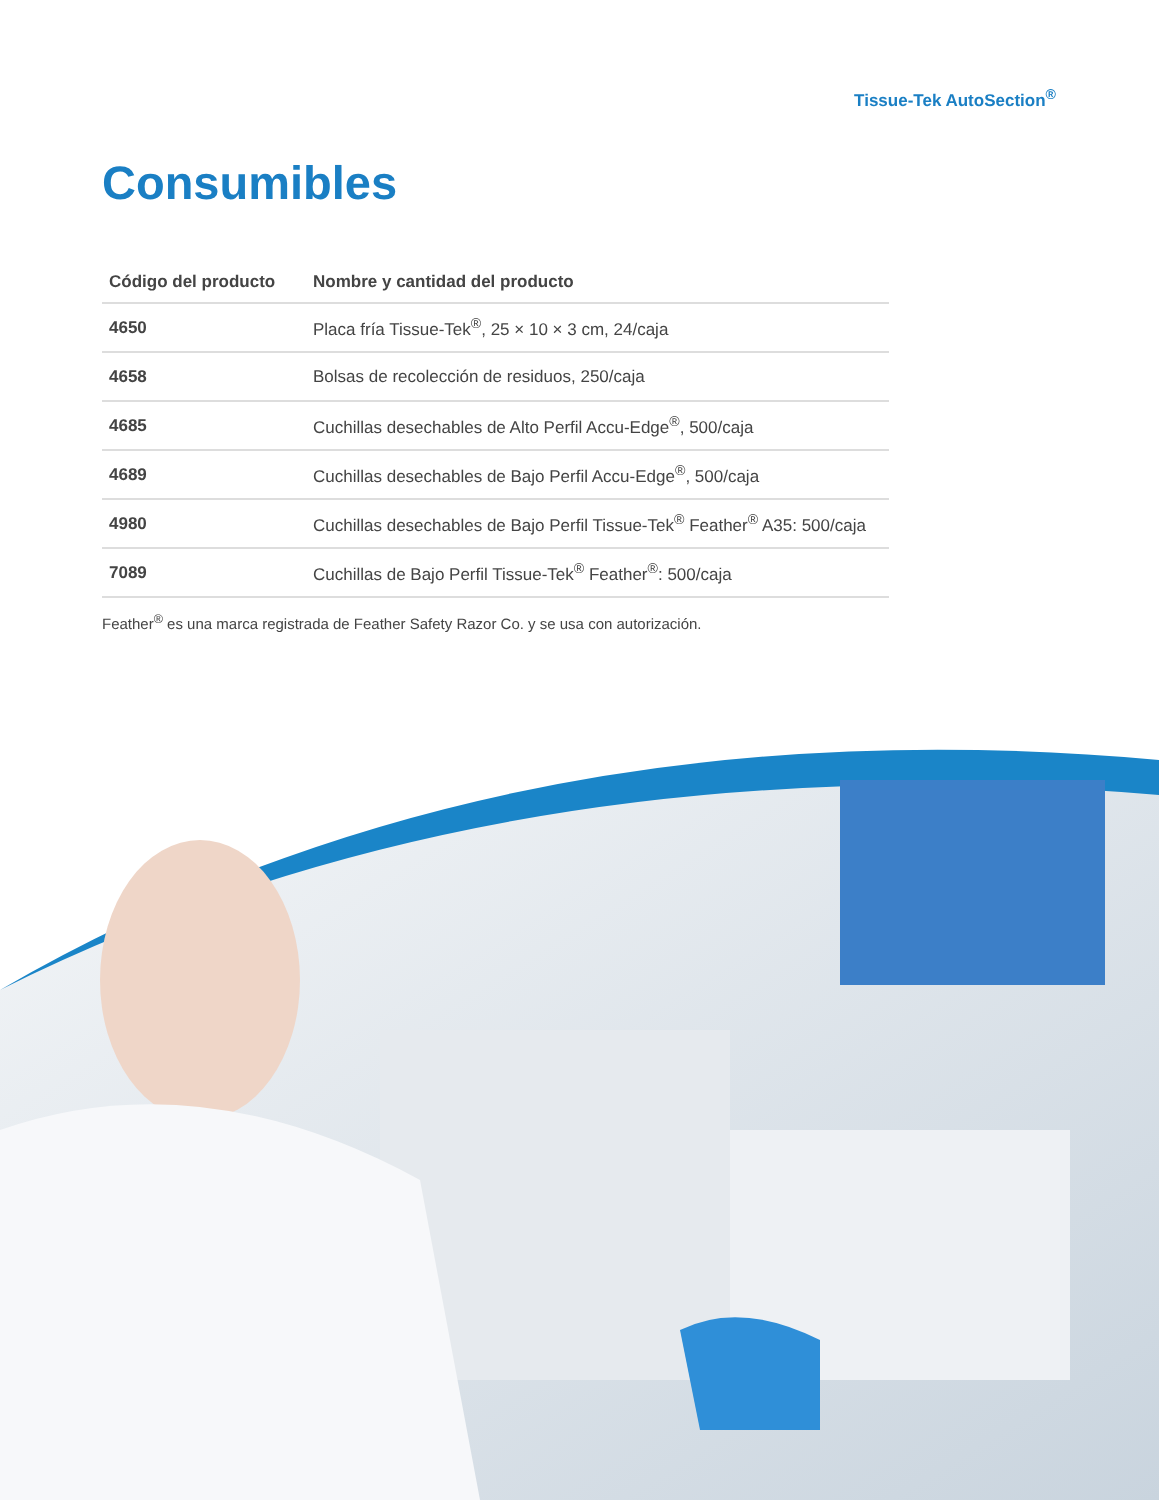Tissue-Tek AutoSection<sup>®</sup>
Consumibles
| Código del producto | Nombre y cantidad del producto |
| --- | --- |
| 4650 | Placa fría Tissue-Tek<sup>®</sup>, 25 × 10 × 3 cm, 24/caja |
| 4658 | Bolsas de recolección de residuos, 250/caja |
| 4685 | Cuchillas desechables de Alto Perfil Accu-Edge<sup>®</sup>, 500/caja |
| 4689 | Cuchillas desechables de Bajo Perfil Accu-Edge<sup>®</sup>, 500/caja |
| 4980 | Cuchillas desechables de Bajo Perfil Tissue-Tek<sup>®</sup> Feather<sup>®</sup> A35: 500/caja |
| 7089 | Cuchillas de Bajo Perfil Tissue-Tek<sup>®</sup> Feather<sup>®</sup>: 500/caja |
Feather<sup>®</sup> es una marca registrada de Feather Safety Razor Co. y se usa con autorización.